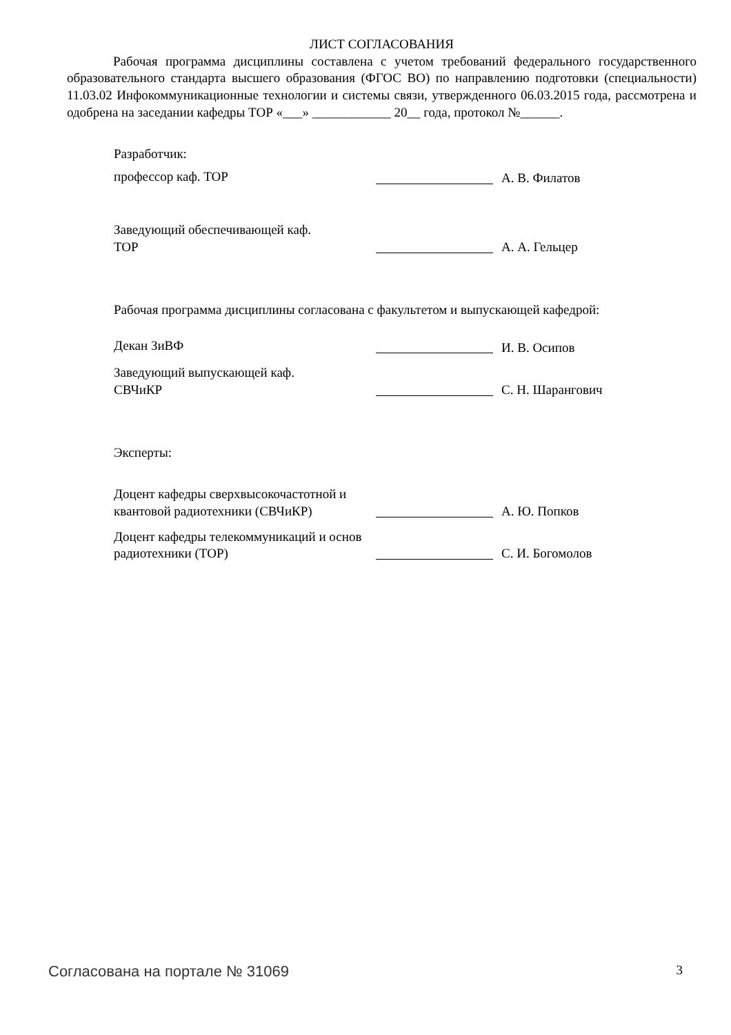ЛИСТ СОГЛАСОВАНИЯ
Рабочая программа дисциплины составлена с учетом требований федерального государственного образовательного стандарта высшего образования (ФГОС ВО) по направлению подготовки (специальности) 11.03.02 Инфокоммуникационные технологии и системы связи, утвержденного 06.03.2015 года, рассмотрена и одобрена на заседании кафедры ТОР «___» ____________ 20__ года, протокол №______.
Разработчик:
профессор каф. ТОР А. В. Филатов
Заведующий обеспечивающей каф.
ТОР
А. А. Гельцер
Рабочая программа дисциплины согласована с факультетом и выпускающей кафедрой:
Декан ЗиВФ И. В. Осипов
Заведующий выпускающей каф.
СВЧиКР
С. Н. Шарангович
Эксперты:
Доцент кафедры сверхвысокочастотной и квантовой радиотехники (СВЧиКР)
А. Ю. Попков
Доцент кафедры телекоммуникаций и основ радиотехники (ТОР)
С. И. Богомолов
Согласована на портале № 31069
3